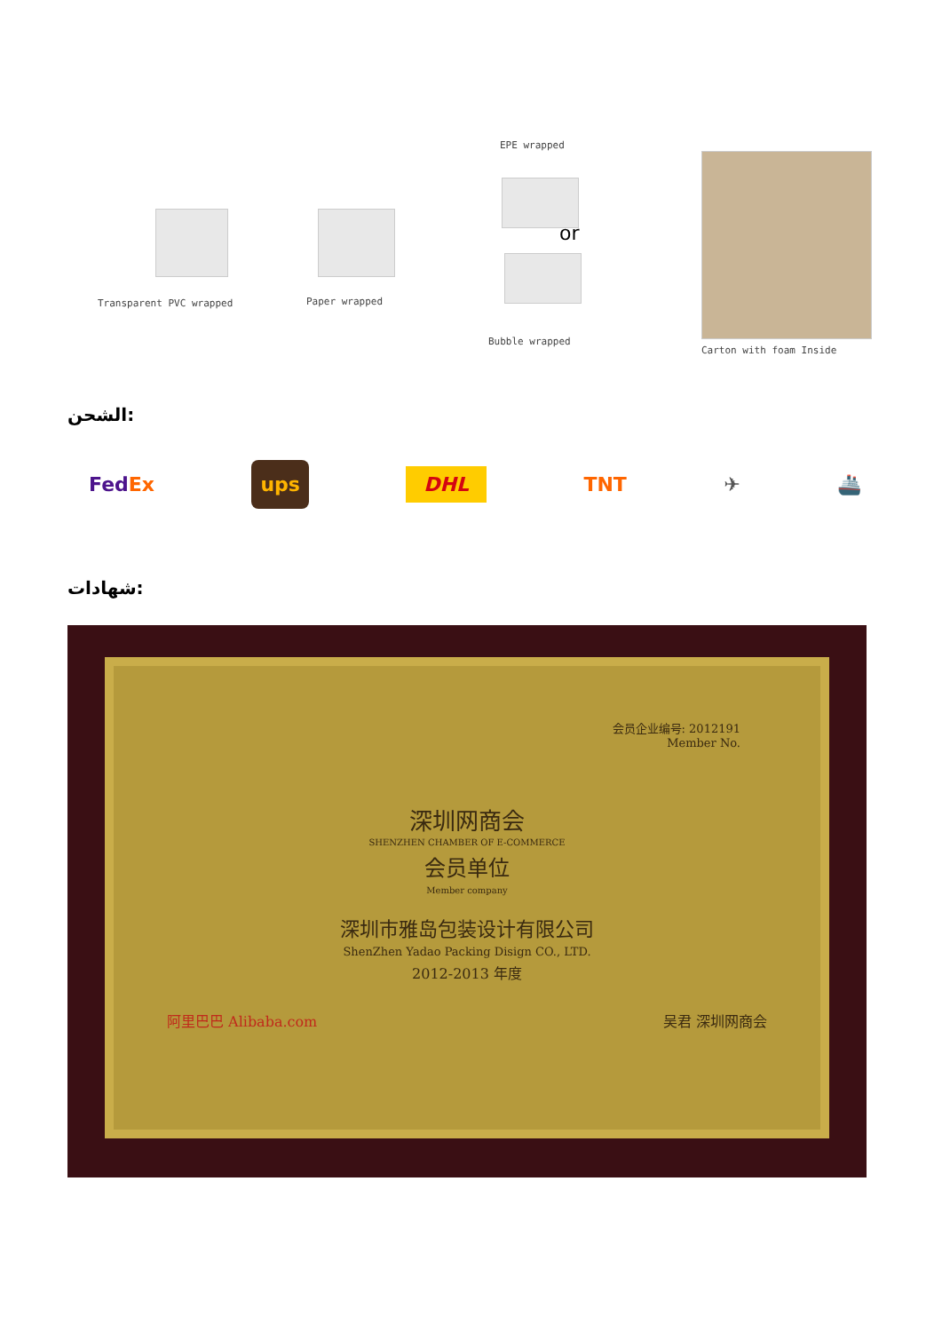EPE wrapped
or
Transparent PVC wrapped Paper wrapped
Bubble wrapped
Carton with foam Inside
الشحن:
FedEx ups DHL TNT ✈ 🚢
شهادات:
会员企业编号: 2012191
Member No.
深圳网商会
SHENZHEN CHAMBER OF E-COMMERCE
会员单位
Member company
深圳市雅岛包装设计有限公司
ShenZhen Yadao Packing Disign CO., LTD.
2012-2013 年度
阿里巴巴 Alibaba.com 吴君 深圳网商会